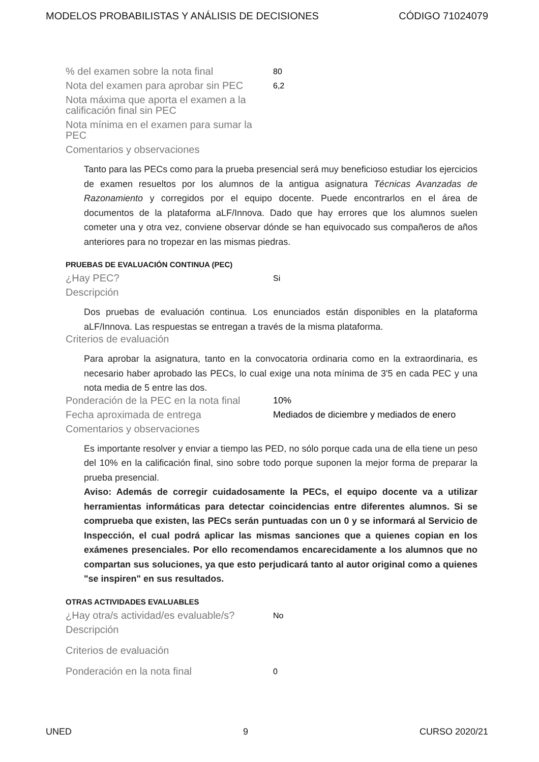MODELOS PROBABILISTAS Y ANÁLISIS DE DECISIONES CÓDIGO 71024079
% del examen sobre la nota final
80
Nota del examen para aprobar sin PEC
6,2
Nota máxima que aporta el examen a la calificación final sin PEC
Nota mínima en el examen para sumar la PEC
Comentarios y observaciones
Tanto para las PECs como para la prueba presencial será muy beneficioso estudiar los ejercicios de examen resueltos por los alumnos de la antigua asignatura Técnicas Avanzadas de Razonamiento y corregidos por el equipo docente. Puede encontrarlos en el área de documentos de la plataforma aLF/Innova. Dado que hay errores que los alumnos suelen cometer una y otra vez, conviene observar dónde se han equivocado sus compañeros de años anteriores para no tropezar en las mismas piedras.
PRUEBAS DE EVALUACIÓN CONTINUA (PEC)
¿Hay PEC?
Si
Descripción
Dos pruebas de evaluación continua. Los enunciados están disponibles en la plataforma aLF/Innova. Las respuestas se entregan a través de la misma plataforma.
Criterios de evaluación
Para aprobar la asignatura, tanto en la convocatoria ordinaria como en la extraordinaria, es necesario haber aprobado las PECs, lo cual exige una nota mínima de 3'5 en cada PEC y una nota media de 5 entre las dos.
Ponderación de la PEC en la nota final
10%
Fecha aproximada de entrega Mediados de diciembre y mediados de enero
Comentarios y observaciones
Es importante resolver y enviar a tiempo las PED, no sólo porque cada una de ella tiene un peso del 10% en la calificación final, sino sobre todo porque suponen la mejor forma de preparar la prueba presencial.
Aviso: Además de corregir cuidadosamente la PECs, el equipo docente va a utilizar herramientas informáticas para detectar coincidencias entre diferentes alumnos. Si se comprueba que existen, las PECs serán puntuadas con un 0 y se informará al Servicio de Inspección, el cual podrá aplicar las mismas sanciones que a quienes copian en los exámenes presenciales. Por ello recomendamos encarecidamente a los alumnos que no compartan sus soluciones, ya que esto perjudicará tanto al autor original como a quienes "se inspiren" en sus resultados.
OTRAS ACTIVIDADES EVALUABLES
¿Hay otra/s actividad/es evaluable/s?
No
Descripción
Criterios de evaluación
Ponderación en la nota final
0
UNED 9 CURSO 2020/21